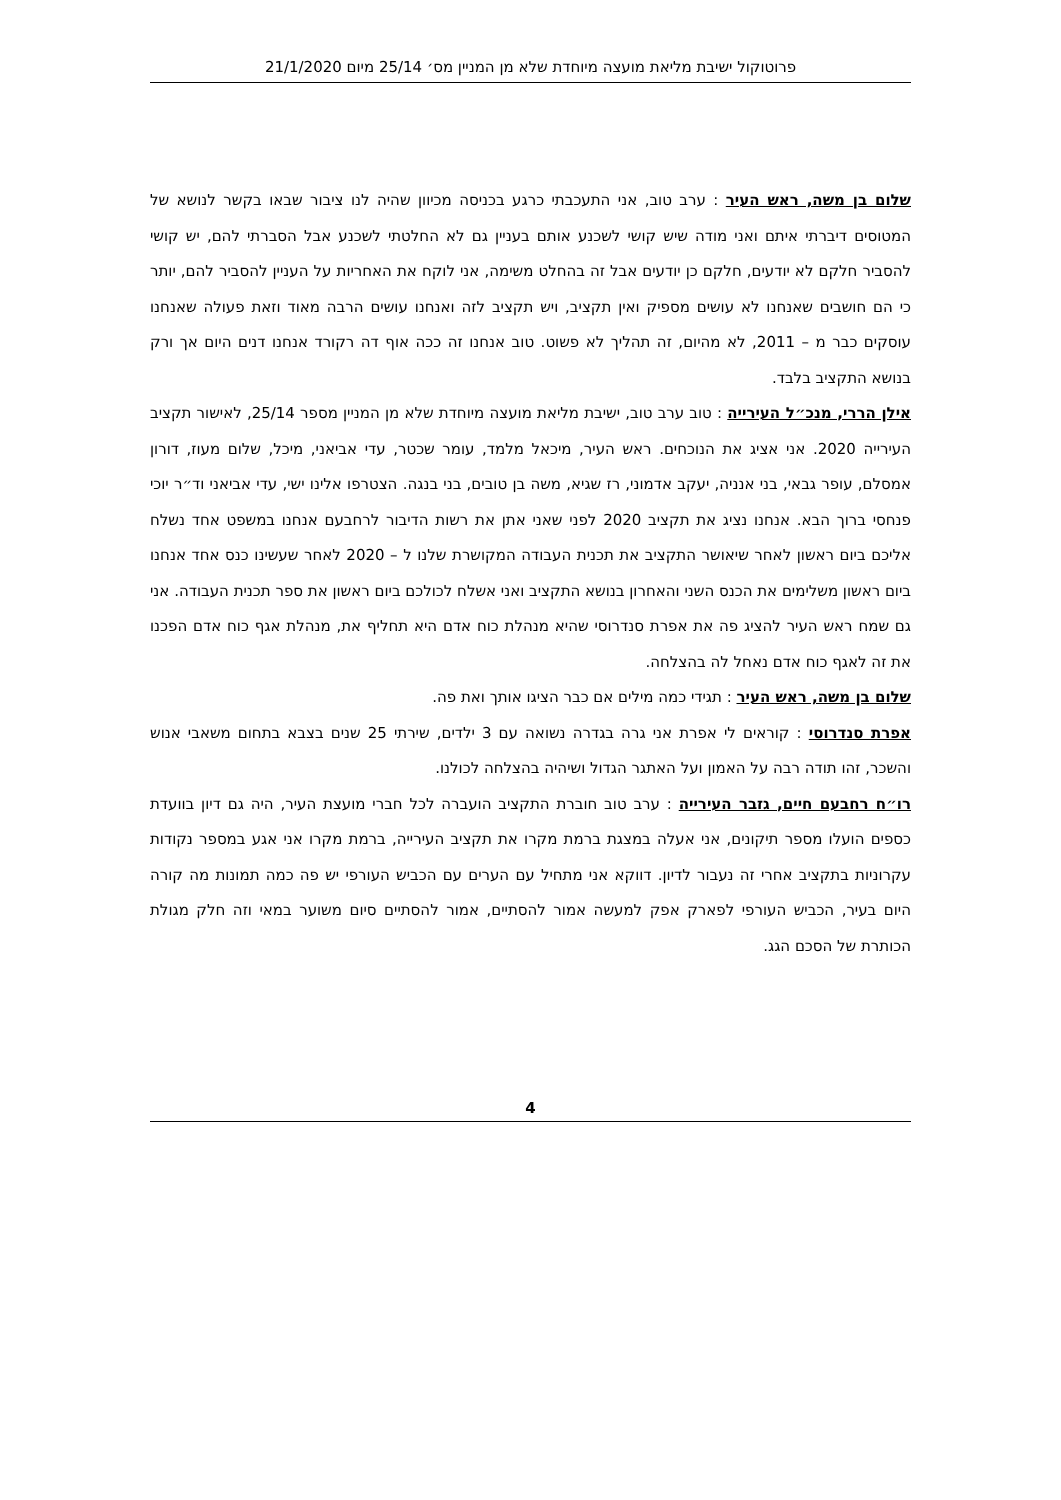פרוטוקול ישיבת מליאת מועצה מיוחדת שלא מן המניין מס׳ 25/14 מיום 21/1/2020
שלום בן משה, ראש העיר : ערב טוב, אני התעכבתי כרגע בכניסה מכיוון שהיה לנו ציבור שבאו בקשר לנושא של המטוסים דיברתי איתם ואני מודה שיש קושי לשכנע אותם בעניין גם לא החלטתי לשכנע אבל הסברתי להם, יש קושי להסביר חלקם לא יודעים, חלקם כן יודעים אבל זה בהחלט משימה, אני לוקח את האחריות על העניין להסביר להם, יותר כי הם חושבים שאנחנו לא עושים מספיק ואין תקציב, ויש תקציב לזה ואנחנו עושים הרבה מאוד וזאת פעולה שאנחנו עוסקים כבר מ – 2011, לא מהיום, זה תהליך לא פשוט. טוב אנחנו זה ככה אוף דה רקורד אנחנו דנים היום אך ורק בנושא התקציב בלבד.
אילן הררי, מנכ״ל העירייה : טוב ערב טוב, ישיבת מליאת מועצה מיוחדת שלא מן המניין מספר 25/14, לאישור תקציב העירייה 2020. אני אציג את הנוכחים. ראש העיר, מיכאל מלמד, עומר שכטר, עדי אביאני, מיכל, שלום מעוז, דורון אמסלם, עופר גבאי, בני אנניה, יעקב אדמוני, רז שגיא, משה בן טובים, בני בנגה. הצטרפו אלינו ישי, עדי אביאני וד״ר יוכי פנחסי ברוך הבא. אנחנו נציג את תקציב 2020 לפני שאני אתן את רשות הדיבור לרחבעם אנחנו במשפט אחד נשלח אליכם ביום ראשון לאחר שיאושר התקציב את תכנית העבודה המקושרת שלנו ל – 2020 לאחר שעשינו כנס אחד אנחנו ביום ראשון משלימים את הכנס השני והאחרון בנושא התקציב ואני אשלח לכולכם ביום ראשון את ספר תכנית העבודה. אני גם שמח ראש העיר להציג פה את אפרת סנדרוסי שהיא מנהלת כוח אדם היא תחליף את, מנהלת אגף כוח אדם הפכנו את זה לאגף כוח אדם נאחל לה בהצלחה.
שלום בן משה, ראש העיר : תגידי כמה מילים אם כבר הציגו אותך ואת פה.
אפרת סנדרוסי : קוראים לי אפרת אני גרה בגדרה נשואה עם 3 ילדים, שירתי 25 שנים בצבא בתחום משאבי אנוש והשכר, זהו תודה רבה על האמון ועל האתגר הגדול ושיהיה בהצלחה לכולנו.
רו״ח רחבעם חיים, גזבר העירייה : ערב טוב חוברת התקציב הועברה לכל חברי מועצת העיר, היה גם דיון בוועדת כספים הועלו מספר תיקונים, אני אעלה במצגת ברמת מקרו את תקציב העירייה, ברמת מקרו אני אגע במספר נקודות עקרוניות בתקציב אחרי זה נעבור לדיון. דווקא אני מתחיל עם הערים עם הכביש העורפי יש פה כמה תמונות מה קורה היום בעיר, הכביש העורפי לפארק אפק למעשה אמור להסתיים, אמור להסתיים סיום משוער במאי וזה חלק מגולת הכותרת של הסכם הגג.
4